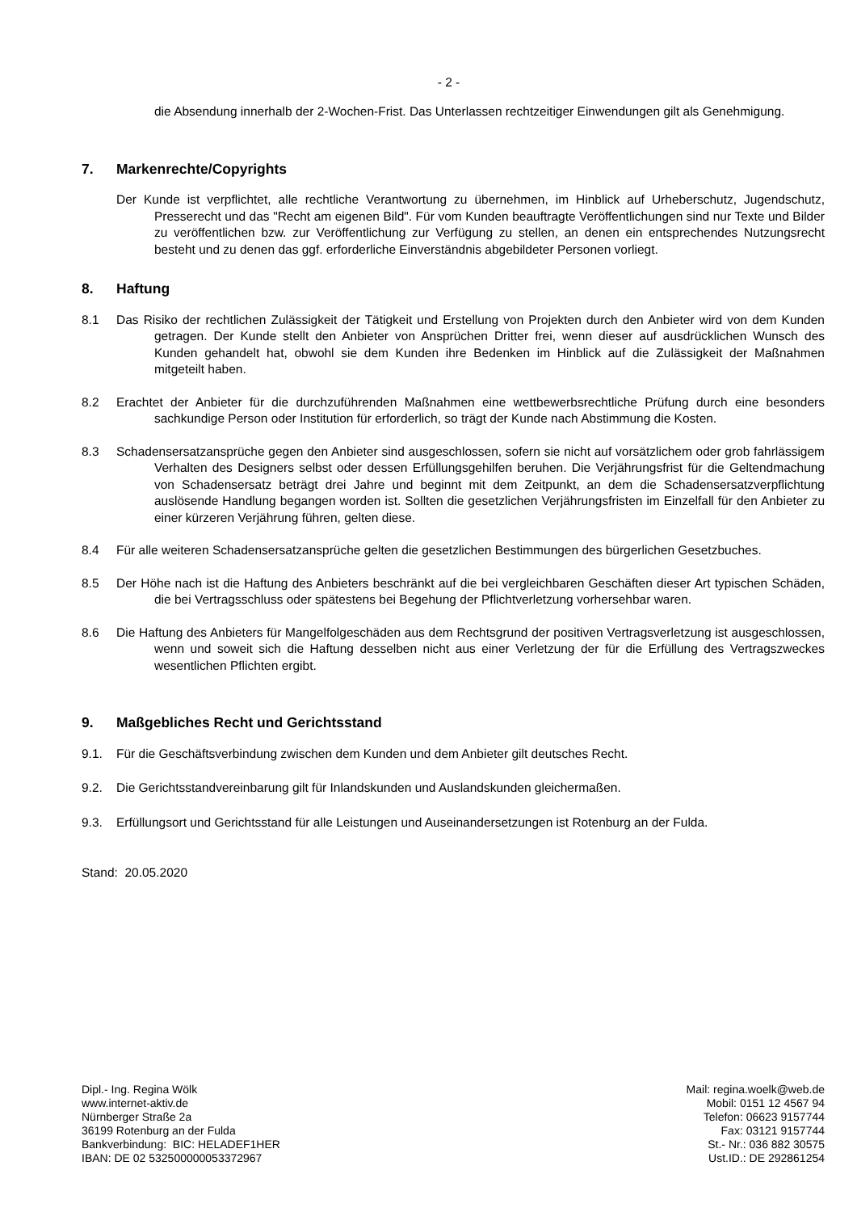- 2 -
die Absendung innerhalb der 2-Wochen-Frist. Das Unterlassen rechtzeitiger Einwendungen gilt als Genehmigung.
7. Markenrechte/Copyrights
Der Kunde ist verpflichtet, alle rechtliche Verantwortung zu übernehmen, im Hinblick auf Urheberschutz, Jugendschutz, Presserecht und das "Recht am eigenen Bild". Für vom Kunden beauftragte Veröffentlichungen sind nur Texte und Bilder zu veröffentlichen bzw. zur Veröffentlichung zur Verfügung zu stellen, an denen ein entsprechendes Nutzungsrecht besteht und zu denen das ggf. erforderliche Einverständnis abgebildeter Personen vorliegt.
8. Haftung
8.1 Das Risiko der rechtlichen Zulässigkeit der Tätigkeit und Erstellung von Projekten durch den Anbieter wird von dem Kunden getragen. Der Kunde stellt den Anbieter von Ansprüchen Dritter frei, wenn dieser auf ausdrücklichen Wunsch des Kunden gehandelt hat, obwohl sie dem Kunden ihre Bedenken im Hinblick auf die Zulässigkeit der Maßnahmen mitgeteilt haben.
8.2 Erachtet der Anbieter für die durchzuführenden Maßnahmen eine wettbewerbsrechtliche Prüfung durch eine besonders sachkundige Person oder Institution für erforderlich, so trägt der Kunde nach Abstimmung die Kosten.
8.3 Schadensersatzansprüche gegen den Anbieter sind ausgeschlossen, sofern sie nicht auf vorsätzlichem oder grob fahrlässigem Verhalten des Designers selbst oder dessen Erfüllungsgehilfen beruhen. Die Verjährungsfrist für die Geltendmachung von Schadensersatz beträgt drei Jahre und beginnt mit dem Zeitpunkt, an dem die Schadensersatzverpflichtung auslösende Handlung begangen worden ist. Sollten die gesetzlichen Verjährungsfristen im Einzelfall für den Anbieter zu einer kürzeren Verjährung führen, gelten diese.
8.4 Für alle weiteren Schadensersatzansprüche gelten die gesetzlichen Bestimmungen des bürgerlichen Gesetzbuches.
8.5 Der Höhe nach ist die Haftung des Anbieters beschränkt auf die bei vergleichbaren Geschäften dieser Art typischen Schäden, die bei Vertragsschluss oder spätestens bei Begehung der Pflichtverletzung vorhersehbar waren.
8.6 Die Haftung des Anbieters für Mangelfolgeschäden aus dem Rechtsgrund der positiven Vertragsverletzung ist ausgeschlossen, wenn und soweit sich die Haftung desselben nicht aus einer Verletzung der für die Erfüllung des Vertragszweckes wesentlichen Pflichten ergibt.
9. Maßgebliches Recht und Gerichtsstand
9.1. Für die Geschäftsverbindung zwischen dem Kunden und dem Anbieter gilt deutsches Recht.
9.2. Die Gerichtsstandvereinbarung gilt für Inlandskunden und Auslandskunden gleichermaßen.
9.3. Erfüllungsort und Gerichtsstand für alle Leistungen und Auseinandersetzungen ist Rotenburg an der Fulda.
Stand: 20.05.2020
Dipl.- Ing. Regina Wölk
www.internet-aktiv.de
Nürnberger Straße 2a
36199 Rotenburg an der Fulda
Bankverbindung: BIC: HELADEF1HER
IBAN: DE 02 532500000053372967
Mail: regina.woelk@web.de
Mobil: 0151 12 4567 94
Telefon: 06623 9157744
Fax: 03121 9157744
St.- Nr.: 036 882 30575
Ust.ID.: DE 292861254